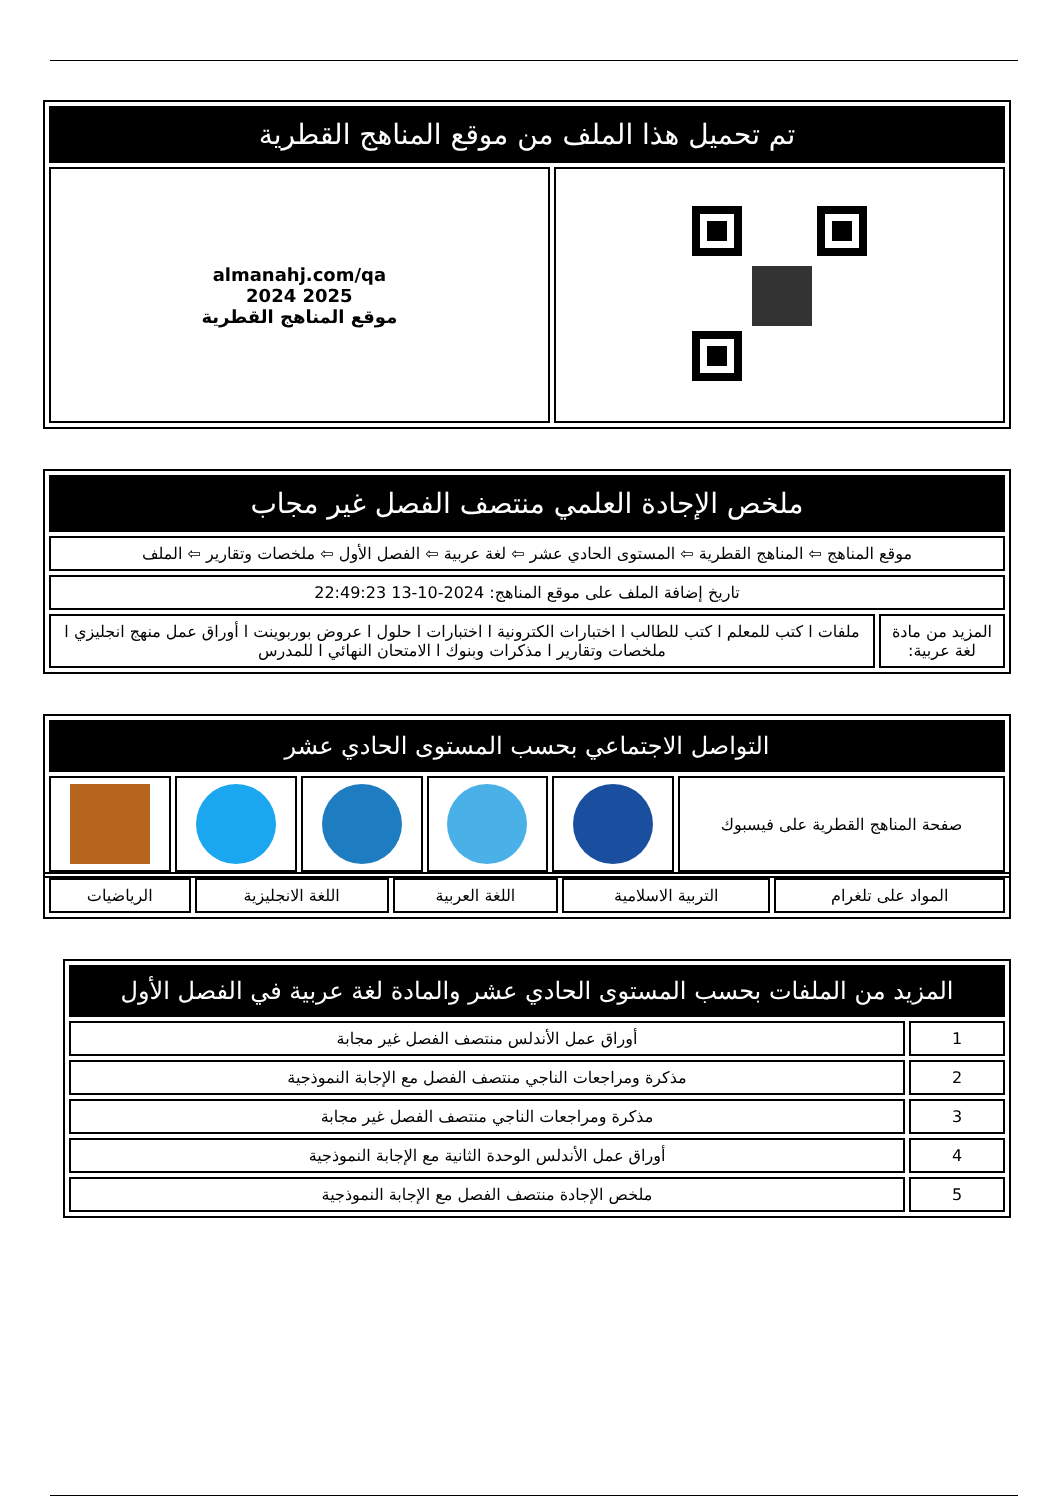| تم تحميل هذا الملف من موقع المناهج القطرية | |
| --- | --- |
| | almanahj.com/qa 2025 2024 موقع المناهج القطرية |
| ملخص الإجادة العلمي منتصف الفصل غير مجاب | |
| --- | --- |
| موقع المناهج ⇦ المناهج القطرية ⇦ المستوى الحادي عشر ⇦ لغة عربية ⇦ الفصل الأول ⇦ ملخصات وتقارير ⇦ الملف | |
| تاريخ إضافة الملف على موقع المناهج: 2024-10-13 22:49:23 | |
| المزيد من مادة لغة عربية: | ملفات ا كتب للمعلم ا كتب للطالب ا اختبارات الكترونية ا اختبارات ا حلول ا عروض بوربوينت ا أوراق عمل منهج انجليزي ا ملخصات وتقارير ا مذكرات وبنوك ا الامتحان النهائي ا للمدرس |
| التواصل الاجتماعي بحسب المستوى الحادي عشر | | | | | |
| --- | --- | --- | --- | --- | --- |
| صفحة المناهج القطرية على فيسبوك | | | | | |
| المواد على تلغرام | التربية الاسلامية | اللغة العربية | اللغة الانجليزية | الرياضيات |
| المزيد من الملفات بحسب المستوى الحادي عشر والمادة لغة عربية في الفصل الأول | |
| --- | --- |
| 1 | أوراق عمل الأندلس منتصف الفصل غير مجابة |
| 2 | مذكرة ومراجعات الناجي منتصف الفصل مع الإجابة النموذجية |
| 3 | مذكرة ومراجعات الناجي منتصف الفصل غير مجابة |
| 4 | أوراق عمل الأندلس الوحدة الثانية مع الإجابة النموذجية |
| 5 | ملخص الإجادة منتصف الفصل مع الإجابة النموذجية |